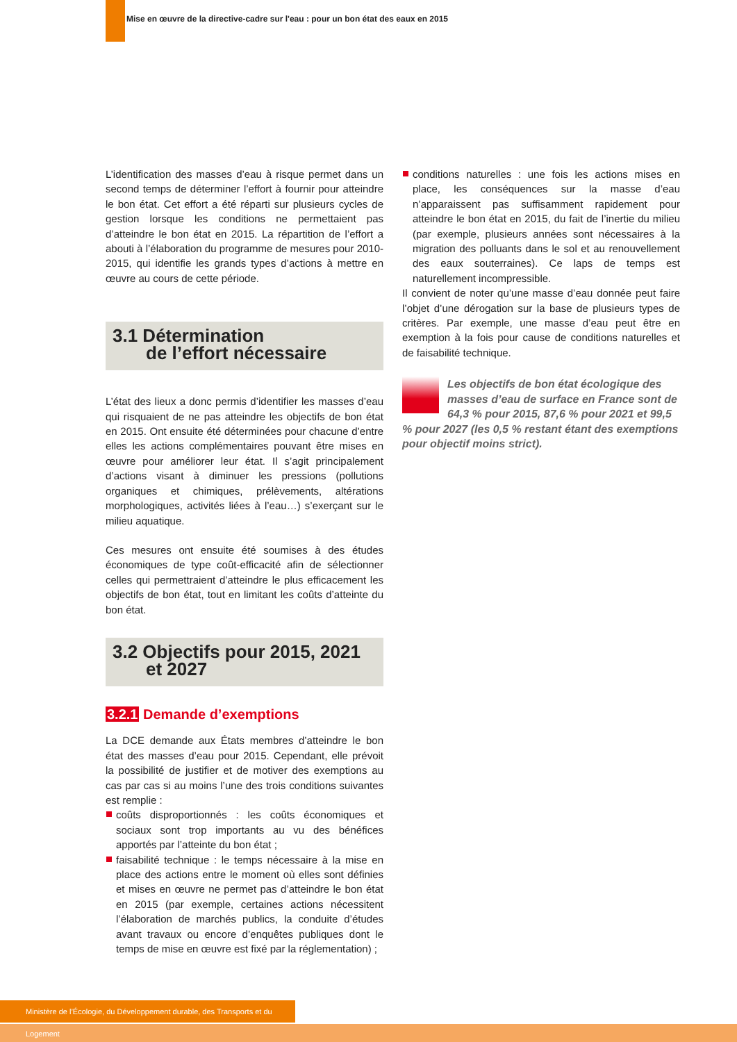Mise en œuvre de la directive-cadre sur l'eau : pour un bon état des eaux en 2015
L’identification des masses d’eau à risque permet dans un second temps de déterminer l’effort à fournir pour atteindre le bon état. Cet effort a été réparti sur plusieurs cycles de gestion lorsque les conditions ne permettaient pas d’atteindre le bon état en 2015. La répartition de l’effort a abouti à l’élaboration du programme de mesures pour 2010-2015, qui identifie les grands types d’actions à mettre en œuvre au cours de cette période.
3.1 Détermination
de l’effort nécessaire
L’état des lieux a donc permis d’identifier les masses d’eau qui risquaient de ne pas atteindre les objectifs de bon état en 2015. Ont ensuite été déterminées pour chacune d’entre elles les actions complémentaires pouvant être mises en œuvre pour améliorer leur état. Il s’agit principalement d’actions visant à diminuer les pressions (pollutions organiques et chimiques, prélèvements, altérations morphologiques, activités liées à l’eau…) s’exerçant sur le milieu aquatique.
Ces mesures ont ensuite été soumises à des études économiques de type coût-efficacité afin de sélectionner celles qui permettraient d’atteindre le plus efficacement les objectifs de bon état, tout en limitant les coûts d’atteinte du bon état.
3.2 Objectifs pour 2015, 2021
et 2027
3.2.1 Demande d’exemptions
La DCE demande aux États membres d’atteindre le bon état des masses d’eau pour 2015. Cependant, elle prévoit la possibilité de justifier et de motiver des exemptions au cas par cas si au moins l’une des trois conditions suivantes est remplie :
coûts disproportionnés : les coûts économiques et sociaux sont trop importants au vu des bénéfices apportés par l’atteinte du bon état ;
faisabilité technique : le temps nécessaire à la mise en place des actions entre le moment où elles sont définies et mises en œuvre ne permet pas d’atteindre le bon état en 2015 (par exemple, certaines actions nécessitent l’élaboration de marchés publics, la conduite d’études avant travaux ou encore d’enquêtes publiques dont le temps de mise en œuvre est fixé par la réglementation) ;
conditions naturelles : une fois les actions mises en place, les conséquences sur la masse d’eau n’apparaissent pas suffisamment rapidement pour atteindre le bon état en 2015, du fait de l’inertie du milieu (par exemple, plusieurs années sont nécessaires à la migration des polluants dans le sol et au renouvellement des eaux souterraines). Ce laps de temps est naturellement incompressible.
Il convient de noter qu’une masse d’eau donnée peut faire l’objet d’une dérogation sur la base de plusieurs types de critères. Par exemple, une masse d’eau peut être en exemption à la fois pour cause de conditions naturelles et de faisabilité technique.
Les objectifs de bon état écologique des masses d’eau de surface en France sont de 64,3 % pour 2015, 87,6 % pour 2021 et 99,5 % pour 2027 (les 0,5 % restant étant des exemptions pour objectif moins strict).
Ministère de l’Écologie, du Développement durable, des Transports et du Logement